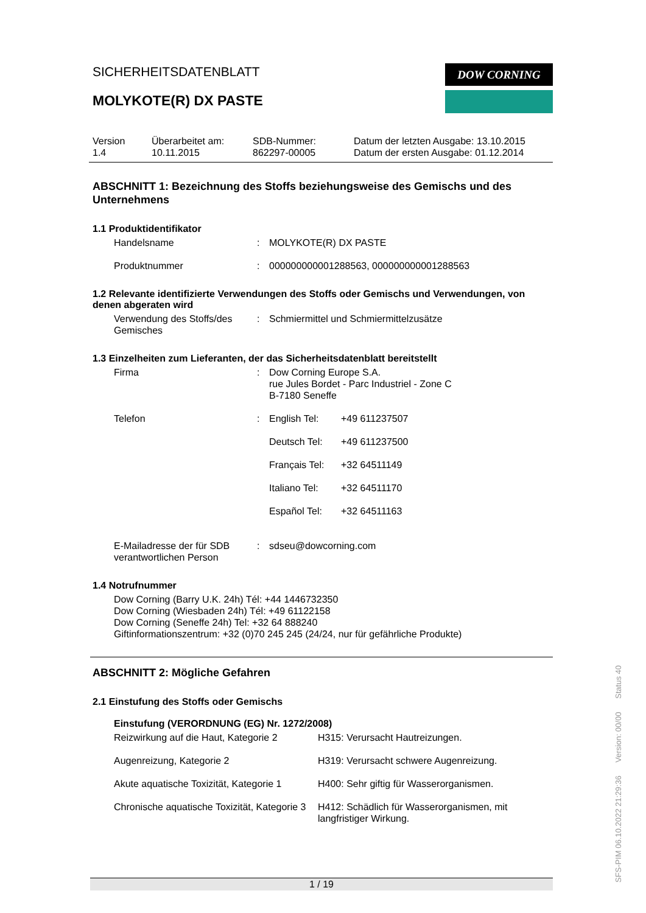SICHERHEITSDATENBLATT
MOLYKOTE(R) DX PASTE
DOW CORNING
Version
1.4
Überarbeitet am:
10.11.2015
SDB-Nummer:
862297-00005
Datum der letzten Ausgabe: 13.10.2015
Datum der ersten Ausgabe: 01.12.2014
ABSCHNITT 1: Bezeichnung des Stoffs beziehungsweise des Gemischs und des Unternehmens
1.1 Produktidentifikator
| Handelsname | : | MOLYKOTE(R) DX PASTE |
| Produktnummer | : | 000000000001288563, 000000000001288563 |
1.2 Relevante identifizierte Verwendungen des Stoffs oder Gemischs und Verwendungen, von denen abgeraten wird
| Verwendung des Stoffs/des Gemisches | : | Schmiermittel und Schmiermittelzusätze |
1.3 Einzelheiten zum Lieferanten, der das Sicherheitsdatenblatt bereitstellt
| Firma | : | Dow Corning Europe S.A. rue Jules Bordet - Parc Industriel - Zone C B-7180 Seneffe |
| Telefon | : | / English Tel: / +49 611237507 / / Deutsch Tel: / +49 611237500 / / Français Tel: / +32 64511149 / / Italiano Tel: / +32 64511170 / / Español Tel: / +32 64511163 / |
| E-Mailadresse der für SDB verantwortlichen Person | : | sdseu@dowcorning.com |
1.4 Notrufnummer
Dow Corning (Barry U.K. 24h) Tél: +44 1446732350
Dow Corning (Wiesbaden 24h) Tél: +49 61122158
Dow Corning (Seneffe 24h) Tel: +32 64 888240
Giftinformationszentrum: +32 (0)70 245 245 (24/24, nur für gefährliche Produkte)
ABSCHNITT 2: Mögliche Gefahren
2.1 Einstufung des Stoffs oder Gemischs
Einstufung (VERORDNUNG (EG) Nr. 1272/2008)
| Reizwirkung auf die Haut, Kategorie 2 | H315: Verursacht Hautreizungen. |
| Augenreizung, Kategorie 2 | H319: Verursacht schwere Augenreizung. |
| Akute aquatische Toxizität, Kategorie 1 | H400: Sehr giftig für Wasserorganismen. |
| Chronische aquatische Toxizität, Kategorie 3 | H412: Schädlich für Wasserorganismen, mit langfristiger Wirkung. |
1 / 19
SFS-PIM 06.10.2022 21:29:36 Version: 00/00 Status 40